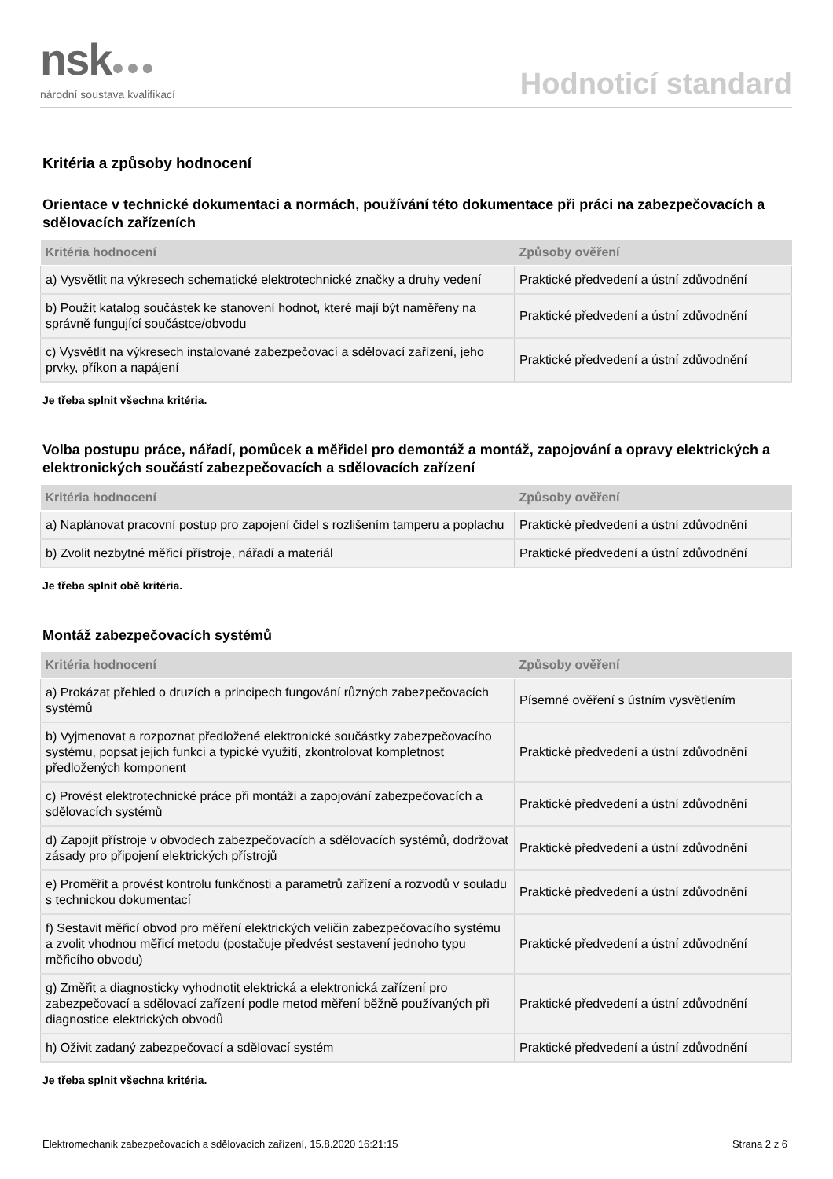nsk●●●
národní soustava kvalifikací
Hodnoticí standard
Kritéria a způsoby hodnocení
Orientace v technické dokumentaci a normách, používání této dokumentace při práci na zabezpečovacích a sdělovacích zařízeních
| Kritéria hodnocení | Způsoby ověření |
| --- | --- |
| a) Vysvětlit na výkresech schematické elektrotechnické značky a druhy vedení | Praktické předvedení a ústní zdůvodnění |
| b) Použít katalog součástek ke stanovení hodnot, které mají být naměřeny na správně fungující součástce/obvodu | Praktické předvedení a ústní zdůvodnění |
| c) Vysvětlit na výkresech instalované zabezpečovací a sdělovací zařízení, jeho prvky, příkon a napájení | Praktické předvedení a ústní zdůvodnění |
Je třeba splnit všechna kritéria.
Volba postupu práce, nářadí, pomůcek a měřidel pro demontáž a montáž, zapojování a opravy elektrických a elektronických součástí zabezpečovacích a sdělovacích zařízení
| Kritéria hodnocení | Způsoby ověření |
| --- | --- |
| a) Naplánovat pracovní postup pro zapojení čidel s rozlišením tamperu a poplachu | Praktické předvedení a ústní zdůvodnění |
| b) Zvolit nezbytné měřicí přístroje, nářadí a materiál | Praktické předvedení a ústní zdůvodnění |
Je třeba splnit obě kritéria.
Montáž zabezpečovacích systémů
| Kritéria hodnocení | Způsoby ověření |
| --- | --- |
| a) Prokázat přehled o druzích a principech fungování různých zabezpečovacích systémů | Písemné ověření s ústním vysvětlením |
| b) Vyjmenovat a rozpoznat předložené elektronické součástky zabezpečovacího systému, popsat jejich funkci a typické využití, zkontrolovat kompletnost předložených komponent | Praktické předvedení a ústní zdůvodnění |
| c) Provést elektrotechnické práce při montáži a zapojování zabezpečovacích a sdělovacích systémů | Praktické předvedení a ústní zdůvodnění |
| d) Zapojit přístroje v obvodech zabezpečovacích a sdělovacích systémů, dodržovat zásady pro připojení elektrických přístrojů | Praktické předvedení a ústní zdůvodnění |
| e) Proměřit a provést kontrolu funkčnosti a parametrů zařízení a rozvodů v souladu s technickou dokumentací | Praktické předvedení a ústní zdůvodnění |
| f) Sestavit měřicí obvod pro měření elektrických veličin zabezpečovacího systému a zvolit vhodnou měřicí metodu (postačuje předvést sestavení jednoho typu měřicího obvodu) | Praktické předvedení a ústní zdůvodnění |
| g) Změřit a diagnosticky vyhodnotit elektrická a elektronická zařízení pro zabezpečovací a sdělovací zařízení podle metod měření běžně používaných při diagnostice elektrických obvodů | Praktické předvedení a ústní zdůvodnění |
| h) Oživit zadaný zabezpečovací a sdělovací systém | Praktické předvedení a ústní zdůvodnění |
Je třeba splnit všechna kritéria.
Elektromechanik zabezpečovacích a sdělovacích zařízení, 15.8.2020 16:21:15 Strana 2 z 6